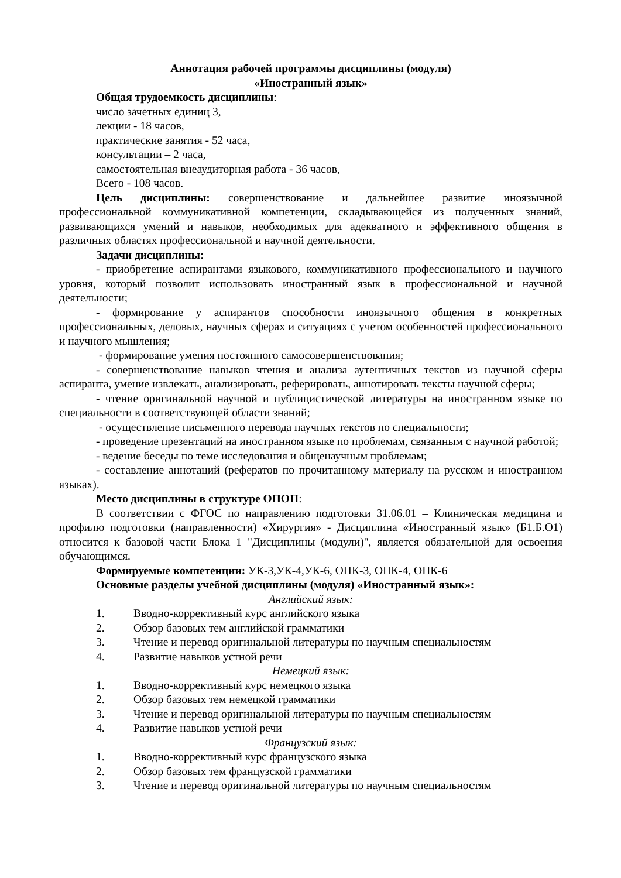Аннотация рабочей программы дисциплины (модуля)
«Иностранный язык»
Общая трудоемкость дисциплины:
число зачетных единиц 3,
лекции - 18 часов,
практические занятия - 52 часа,
консультации – 2 часа,
самостоятельная внеаудиторная работа - 36 часов,
Всего - 108 часов.
Цель дисциплины: совершенствование и дальнейшее развитие иноязычной профессиональной коммуникативной компетенции, складывающейся из полученных знаний, развивающихся умений и навыков, необходимых для адекватного и эффективного общения в различных областях профессиональной и научной деятельности.
Задачи дисциплины:
- приобретение аспирантами языкового, коммуникативного профессионального и научного уровня, который позволит использовать иностранный язык в профессиональной и научной деятельности;
- формирование у аспирантов способности иноязычного общения в конкретных профессиональных, деловых, научных сферах и ситуациях с учетом особенностей профессионального и научного мышления;
- формирование умения постоянного самосовершенствования;
- совершенствование навыков чтения и анализа аутентичных текстов из научной сферы аспиранта, умение извлекать, анализировать, реферировать, аннотировать тексты научной сферы;
- чтение оригинальной научной и публицистической литературы на иностранном языке по специальности в соответствующей области знаний;
- осуществление письменного перевода научных текстов по специальности;
- проведение презентаций на иностранном языке по проблемам, связанным с научной работой;
- ведение беседы по теме исследования и общенаучным проблемам;
- составление аннотаций (рефератов по прочитанному материалу на русском и иностранном языках).
Место дисциплины в структуре ОПОП:
В соответствии с ФГОС по направлению подготовки 31.06.01 – Клиническая медицина и профилю подготовки (направленности) «Хирургия» - Дисциплина «Иностранный язык» (Б1.Б.О1) относится к базовой части Блока 1 "Дисциплины (модули)", является обязательной для освоения обучающимся.
Формируемые компетенции: УК-3,УК-4,УК-6, ОПК-3, ОПК-4, ОПК-6
Основные разделы учебной дисциплины (модуля) «Иностранный язык»:
Английский язык:
1. Вводно-коррективный курс английского языка
2. Обзор базовых тем английской грамматики
3. Чтение и перевод оригинальной литературы по научным специальностям
4. Развитие навыков устной речи
Немецкий язык:
1. Вводно-коррективный курс немецкого языка
2. Обзор базовых тем немецкой грамматики
3. Чтение и перевод оригинальной литературы по научным специальностям
4. Развитие навыков устной речи
Французский язык:
1. Вводно-коррективный курс французского языка
2. Обзор базовых тем французской грамматики
3. Чтение и перевод оригинальной литературы по научным специальностям